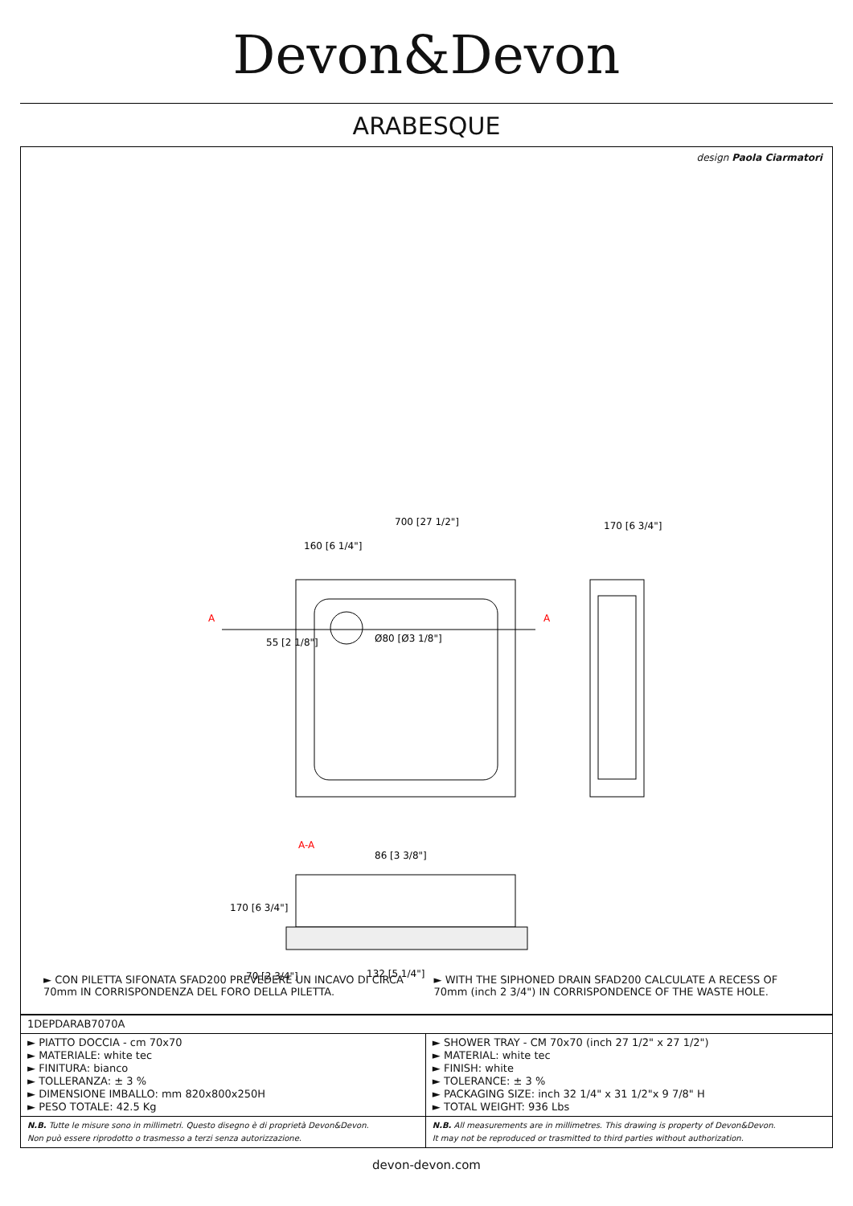Devon&Devon
ARABESQUE
design Paola Ciarmatori
700 [27 1/2"]
170 [6 3/4"]
160 [6 1/4"]
55 [2 1/8"]
Ø80 [Ø3 1/8"]
A
A
A-A
86 [3 3/8"]
132 [5 1/4"]
170 [6 3/4"]
70 [2 3/4"]
► CON PILETTA SIFONATA SFAD200 PREVEDERE UN INCAVO DI CIRCA 70mm IN CORRISPONDENZA DEL FORO DELLA PILETTA.
► WITH THE SIPHONED DRAIN SFAD200 CALCULATE A RECESS OF 70mm (inch 2 3/4") IN CORRISPONDENCE OF THE WASTE HOLE.
| 1DEPDARAB7070A | |
| ► PIATTO DOCCIA - cm 70x70 ► MATERIALE: white tec ► FINITURA: bianco ► TOLLERANZA: ± 3 % ► DIMENSIONE IMBALLO: mm 820x800x250H ► PESO TOTALE: 42.5 Kg | ► SHOWER TRAY - CM 70x70 (inch 27 1/2" x 27 1/2") ► MATERIAL: white tec ► FINISH: white ► TOLERANCE: ± 3 % ► PACKAGING SIZE: inch 32 1/4" x 31 1/2"x 9 7/8" H ► TOTAL WEIGHT: 936 Lbs |
| N.B. Tutte le misure sono in millimetri. Questo disegno è di proprietà Devon&Devon. Non può essere riprodotto o trasmesso a terzi senza autorizzazione. | N.B. All measurements are in millimetres. This drawing is property of Devon&Devon. It may not be reproduced or trasmitted to third parties without authorization. |
devon-devon.com